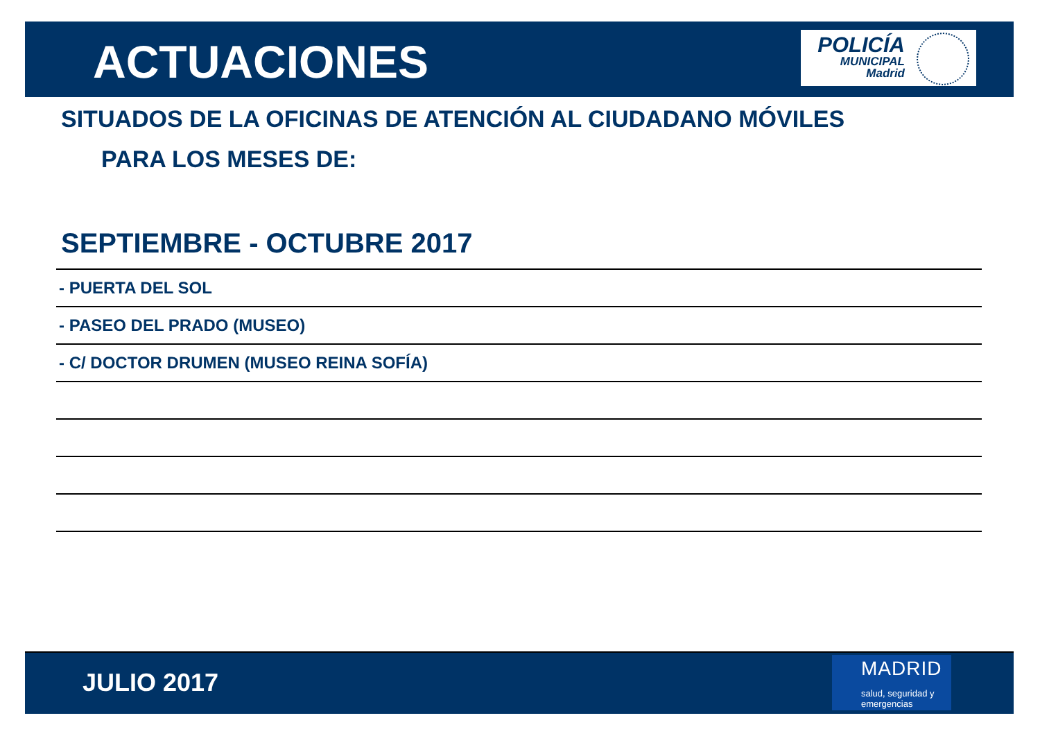ACTUACIONES
POLICÍA
MUNICIPAL
Madrid
SITUADOS DE LA OFICINAS DE ATENCIÓN AL CIUDADANO MÓVILES
PARA LOS MESES DE:
SEPTIEMBRE - OCTUBRE 2017
- PUERTA DEL SOL
- PASEO DEL PRADO (MUSEO)
- C/ DOCTOR DRUMEN (MUSEO REINA SOFÍA)
JULIO 2017
MADRID
salud, seguridad y
emergencias